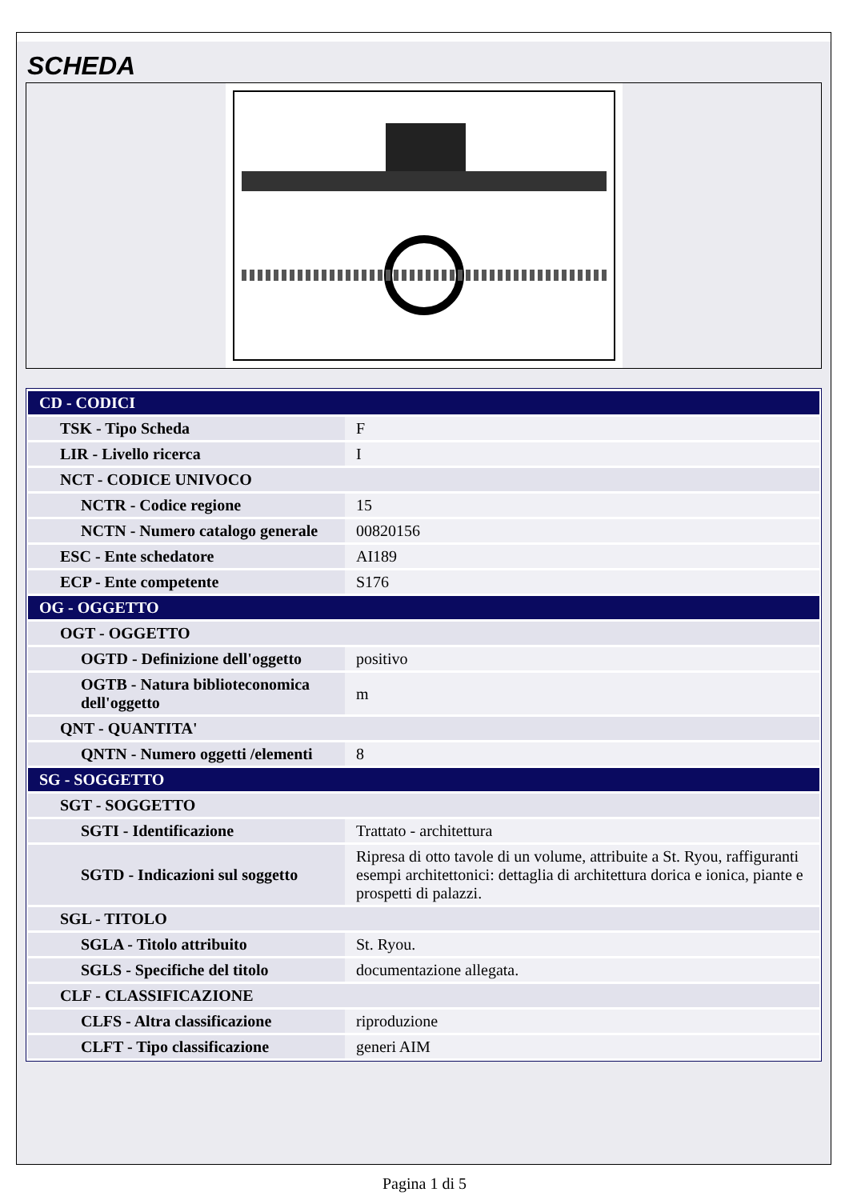SCHEDA
| CD - CODICI | |
| TSK - Tipo Scheda | F |
| LIR - Livello ricerca | I |
| NCT - CODICE UNIVOCO | |
| NCTR - Codice regione | 15 |
| NCTN - Numero catalogo generale | 00820156 |
| ESC - Ente schedatore | AI189 |
| ECP - Ente competente | S176 |
| OG - OGGETTO | |
| OGT - OGGETTO | |
| OGTD - Definizione dell'oggetto | positivo |
| OGTB - Natura biblioteconomica dell'oggetto | m |
| QNT - QUANTITA' | |
| QNTN - Numero oggetti /elementi | 8 |
| SG - SOGGETTO | |
| SGT - SOGGETTO | |
| SGTI - Identificazione | Trattato - architettura |
| SGTD - Indicazioni sul soggetto | Ripresa di otto tavole di un volume, attribuite a St. Ryou, raffiguranti esempi architettonici: dettaglia di architettura dorica e ionica, piante e prospetti di palazzi. |
| SGL - TITOLO | |
| SGLA - Titolo attribuito | St. Ryou. |
| SGLS - Specifiche del titolo | documentazione allegata. |
| CLF - CLASSIFICAZIONE | |
| CLFS - Altra classificazione | riproduzione |
| CLFT - Tipo classificazione | generi AIM |
Pagina 1 di 5